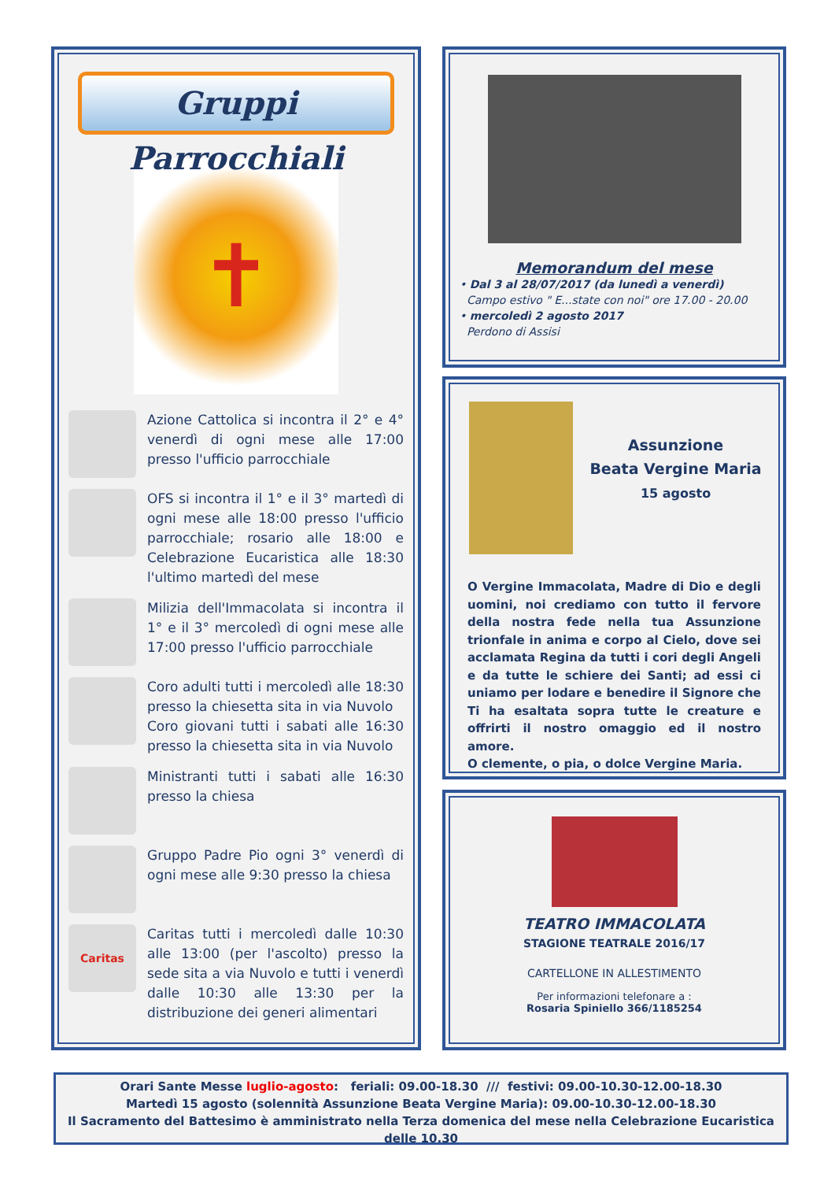Gruppi Parrocchiali
✝
Azione Cattolica si incontra il 2° e 4° venerdì di ogni mese alle 17:00 presso l'ufficio parrocchiale
OFS si incontra il 1° e il 3° martedì di ogni mese alle 18:00 presso l'ufficio parrocchiale; rosario alle 18:00 e Celebrazione Eucaristica alle 18:30 l'ultimo martedì del mese
Milizia dell'Immacolata si incontra il 1° e il 3° mercoledì di ogni mese alle 17:00 presso l'ufficio parrocchiale
Coro adulti tutti i mercoledì alle 18:30 presso la chiesetta sita in via Nuvolo
Coro giovani tutti i sabati alle 16:30 presso la chiesetta sita in via Nuvolo
Ministranti tutti i sabati alle 16:30 presso la chiesa
Gruppo Padre Pio ogni 3° venerdì di ogni mese alle 9:30 presso la chiesa
Caritas
Caritas tutti i mercoledì dalle 10:30 alle 13:00 (per l'ascolto) presso la sede sita a via Nuvolo e tutti i venerdì dalle 10:30 alle 13:30 per la distribuzione dei generi alimentari
Memorandum del mese
• Dal 3 al 28/07/2017 (da lunedì a venerdì)
Campo estivo " E...state con noi" ore 17.00 - 20.00
• mercoledì 2 agosto 2017
Perdono di Assisi
Assunzione
Beata Vergine Maria
15 agosto
O Vergine Immacolata, Madre di Dio e degli uomini, noi crediamo con tutto il fervore della nostra fede nella tua Assunzione trionfale in anima e corpo al Cielo, dove sei acclamata Regina da tutti i cori degli Angeli e da tutte le schiere dei Santi; ad essi ci uniamo per lodare e benedire il Signore che Ti ha esaltata sopra tutte le creature e offrirti il nostro omaggio ed il nostro amore.
O clemente, o pia, o dolce Vergine Maria.
TEATRO IMMACOLATA
STAGIONE TEATRALE 2016/17
CARTELLONE IN ALLESTIMENTO
Per informazioni telefonare a :
Rosaria Spiniello 366/1185254
Orari Sante Messe luglio-agosto: feriali: 09.00-18.30 /// festivi: 09.00-10.30-12.00-18.30
Martedì 15 agosto (solennità Assunzione Beata Vergine Maria): 09.00-10.30-12.00-18.30
Il Sacramento del Battesimo è amministrato nella Terza domenica del mese nella Celebrazione Eucaristica delle 10.30